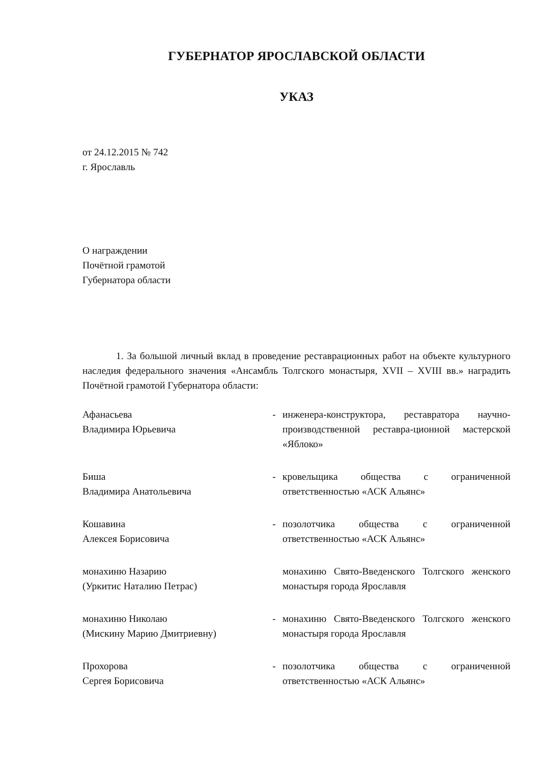ГУБЕРНАТОР ЯРОСЛАВСКОЙ ОБЛАСТИ
УКАЗ
от 24.12.2015 № 742
г. Ярославль
О награждении
Почётной грамотой
Губернатора области
1. За большой личный вклад в проведение реставрационных работ на объекте культурного наследия федерального значения «Ансамбль Толгского монастыря, XVII – XVIII вв.» наградить Почётной грамотой Губернатора области:
Афанасьева
Владимира Юрьевича
- инженера-конструктора, реставратора научно-производственной реставра-ционной мастерской «Яблоко»
Биша
Владимира Анатольевича
- кровельщика общества с ограниченной ответственностью «АСК Альянс»
Кошавина
Алексея Борисовича
- позолотчика общества с ограниченной ответственностью «АСК Альянс»
монахиню Назарию
(Уркитис Наталию Петрас)
монахиню Свято-Введенского Толгского женского монастыря города Ярославля
монахиню Николаю
(Мискину Марию Дмитриевну)
- монахиню Свято-Введенского Толгского женского монастыря города Ярославля
Прохорова
Сергея Борисовича
- позолотчика общества с ограниченной ответственностью «АСК Альянс»